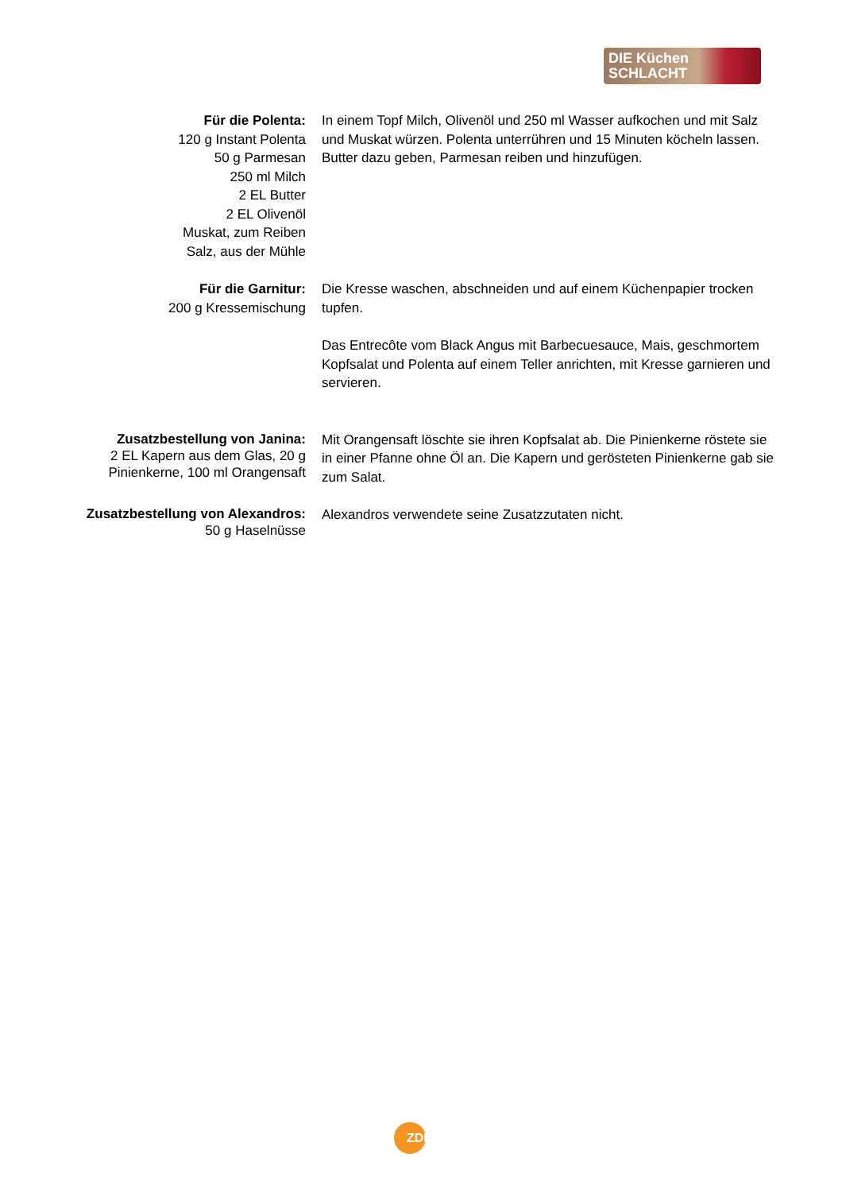DIE Küchen
SCHLACHT
Für die Polenta:
120 g Instant Polenta
50 g Parmesan
250 ml Milch
2 EL Butter
2 EL Olivenöl
Muskat, zum Reiben
Salz, aus der Mühle
In einem Topf Milch, Olivenöl und 250 ml Wasser aufkochen und mit Salz und Muskat würzen. Polenta unterrühren und 15 Minuten köcheln lassen. Butter dazu geben, Parmesan reiben und hinzufügen.
Für die Garnitur:
200 g Kressemischung
Die Kresse waschen, abschneiden und auf einem Küchenpapier trocken tupfen.
Das Entrecôte vom Black Angus mit Barbecuesauce, Mais, geschmortem Kopfsalat und Polenta auf einem Teller anrichten, mit Kresse garnieren und servieren.
Zusatzbestellung von Janina:
2 EL Kapern aus dem Glas, 20 g Pinienkerne, 100 ml Orangensaft
Mit Orangensaft löschte sie ihren Kopfsalat ab. Die Pinienkerne röstete sie in einer Pfanne ohne Öl an. Die Kapern und gerösteten Pinienkerne gab sie zum Salat.
Zusatzbestellung von Alexandros:
50 g Haselnüsse
Alexandros verwendete seine Zusatzzutaten nicht.
ZDF